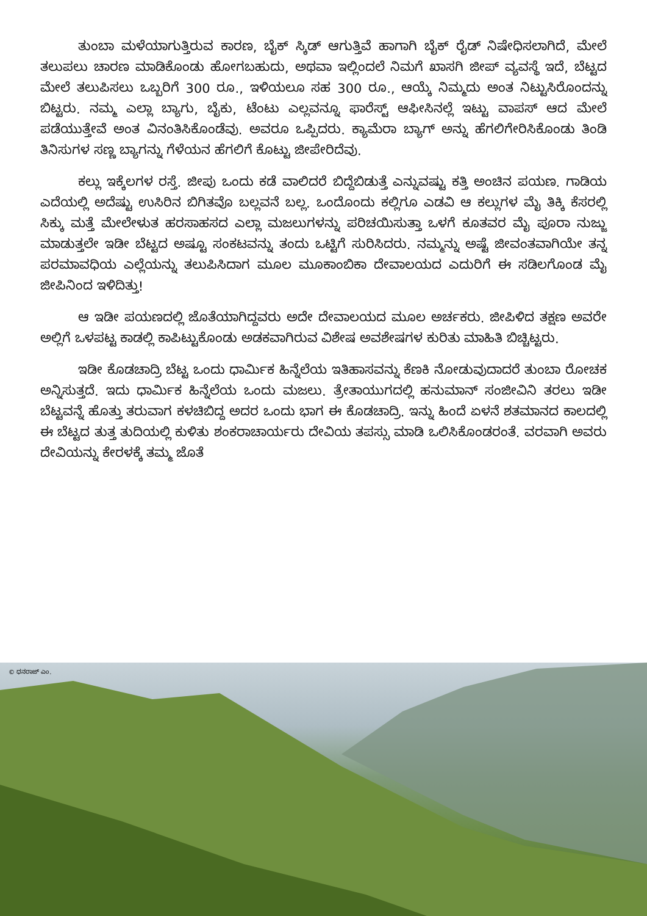ತುಂಬಾ ಮಳೆಯಾಗುತ್ತಿರುವ ಕಾರಣ, ಬೈಕ್ ಸ್ಕಿಡ್ ಆಗುತ್ತಿವೆ ಹಾಗಾಗಿ ಬೈಕ್ ರೈಡ್ ನಿಷೇಧಿಸಲಾಗಿದೆ, ಮೇಲೆ ತಲುಪಲು ಚಾರಣ ಮಾಡಿಕೊಂಡು ಹೋಗಬಹುದು, ಅಥವಾ ಇಲ್ಲಿಂದಲೆ ನಿಮಗೆ ಖಾಸಗಿ ಜೀಪ್ ವ್ಯವಸ್ಥೆ ಇದೆ, ಬೆಟ್ಟದ ಮೇಲೆ ತಲುಪಿಸಲು ಒಬ್ಬರಿಗೆ 300 ರೂ., ಇಳಿಯಲೂ ಸಹ 300 ರೂ., ಆಯ್ಕೆ ನಿಮ್ಮದು ಅಂತ ನಿಟ್ಟುಸಿರೊಂದನ್ನು ಬಿಟ್ಟರು. ನಮ್ಮ ಎಲ್ಲಾ ಬ್ಯಾಗು, ಬೈಕು, ಟೆಂಟು ಎಲ್ಲವನ್ನೂ ಫಾರೆಸ್ಟ್ ಆಫೀಸಿನಲ್ಲೆ ಇಟ್ಟು ವಾಪಸ್ ಆದ ಮೇಲೆ ಪಡೆಯುತ್ತೇವೆ ಅಂತ ವಿನಂತಿಸಿಕೊಂಡೆವು. ಅವರೂ ಒಪ್ಪಿದರು. ಕ್ಯಾಮೆರಾ ಬ್ಯಾಗ್ ಅನ್ನು ಹೆಗಲಿಗೇರಿಸಿಕೊಂಡು ತಿಂಡಿ ತಿನಿಸುಗಳ ಸಣ್ಣ ಬ್ಯಾಗನ್ನು ಗೆಳೆಯನ ಹೆಗಲಿಗೆ ಕೊಟ್ಟು ಜೀಪೇರಿದೆವು.
ಕಲ್ಲು ಇಕ್ಕೆಲಗಳ ರಸ್ತೆ. ಜೀಪು ಒಂದು ಕಡೆ ವಾಲಿದರೆ ಬಿದ್ದೆಬಿಡುತ್ತೆ ಎನ್ನುವಷ್ಟು ಕತ್ತಿ ಅಂಚಿನ ಪಯಣ. ಗಾಡಿಯ ಎದೆಯಲ್ಲಿ ಅದೆಷ್ಟು ಉಸಿರಿನ ಬಿಗಿತವೊ ಬಲ್ಲವನೆ ಬಲ್ಲ. ಒಂದೊಂದು ಕಲ್ಲಿಗೂ ಎಡವಿ ಆ ಕಲ್ಲುಗಳ ಮೈ ತಿಕ್ಕಿ ಕೆಸರಲ್ಲಿ ಸಿಕ್ಕು ಮತ್ತೆ ಮೇಲೇಳುತ ಹರಸಾಹಸದ ಎಲ್ಲಾ ಮಜಲುಗಳನ್ನು ಪರಿಚಯಿಸುತ್ತಾ ಒಳಗೆ ಕೂತವರ ಮೈ ಪೂರಾ ನುಜ್ಜು ಮಾಡುತ್ತಲೇ ಇಡೀ ಬೆಟ್ಟದ ಅಷ್ಟೂ ಸಂಕಟವನ್ನು ತಂದು ಒಟ್ಟಿಗೆ ಸುರಿಸಿದರು. ನಮ್ಮನ್ನು ಅಷ್ಟೆ ಜೀವಂತವಾಗಿಯೇ ತನ್ನ ಪರಮಾವಧಿಯ ಎಲ್ಲೆಯನ್ನು ತಲುಪಿಸಿದಾಗ ಮೂಲ ಮೂಕಾಂಬಿಕಾ ದೇವಾಲಯದ ಎದುರಿಗೆ ಈ ಸಡಿಲಗೊಂಡ ಮೈ ಜೀಪಿನಿಂದ ಇಳಿದಿತ್ತು!
ಆ ಇಡೀ ಪಯಣದಲ್ಲಿ ಜೊತೆಯಾಗಿದ್ದವರು ಅದೇ ದೇವಾಲಯದ ಮೂಲ ಅರ್ಚಕರು. ಜೀಪಿಳಿದ ತಕ್ಷಣ ಅವರೇ ಅಲ್ಲಿಗೆ ಒಳಪಟ್ಟ ಕಾಡಲ್ಲಿ ಕಾಪಿಟ್ಟುಕೊಂಡು ಅಡಕವಾಗಿರುವ ವಿಶೇಷ ಅವಶೇಷಗಳ ಕುರಿತು ಮಾಹಿತಿ ಬಿಚ್ಚಿಟ್ಟರು.
ಇಡೀ ಕೊಡಚಾದ್ರಿ ಬೆಟ್ಟ ಒಂದು ಧಾರ್ಮಿಕ ಹಿನ್ನೆಲೆಯ ಇತಿಹಾಸವನ್ನು ಕೆಣಕಿ ನೋಡುವುದಾದರೆ ತುಂಬಾ ರೋಚಕ ಅನ್ನಿಸುತ್ತದೆ. ಇದು ಧಾರ್ಮಿಕ ಹಿನ್ನೆಲೆಯ ಒಂದು ಮಜಲು. ತ್ರೇತಾಯುಗದಲ್ಲಿ ಹನುಮಾನ್ ಸಂಜೀವಿನಿ ತರಲು ಇಡೀ ಬೆಟ್ಟವನ್ನೆ ಹೊತ್ತು ತರುವಾಗ ಕಳಚಿಬಿದ್ದ ಅದರ ಒಂದು ಭಾಗ ಈ ಕೊಡಚಾದ್ರಿ. ಇನ್ನು ಹಿಂದೆ ಏಳನೆ ಶತಮಾನದ ಕಾಲದಲ್ಲಿ ಈ ಬೆಟ್ಟದ ತುತ್ತ ತುದಿಯಲ್ಲಿ ಕುಳಿತು ಶಂಕರಾಚಾರ್ಯರು ದೇವಿಯ ತಪಸ್ಸು ಮಾಡಿ ಒಲಿಸಿಕೊಂಡರಂತೆ. ವರವಾಗಿ ಅವರು ದೇವಿಯನ್ನು ಕೇರಳಕ್ಕೆ ತಮ್ಮ ಜೊತೆ
© ಧನರಾಜ್ ಎಂ.